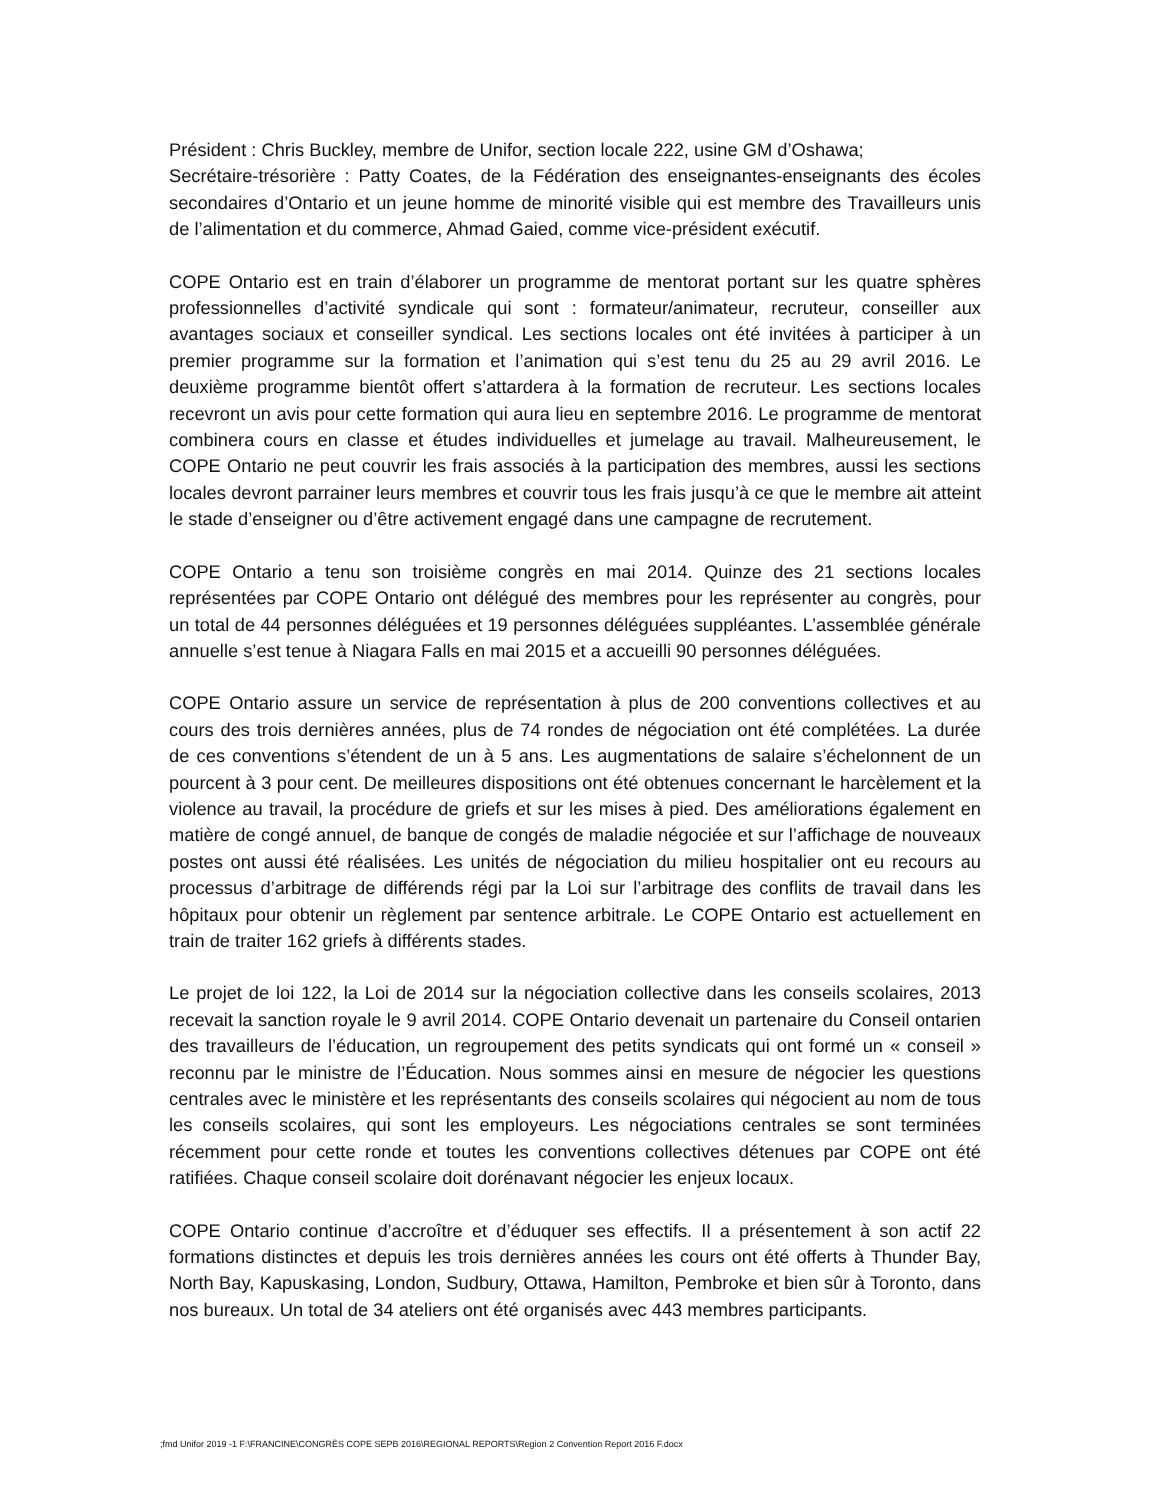Président : Chris Buckley, membre de Unifor, section locale 222, usine GM d’Oshawa;
Secrétaire-trésorière : Patty Coates, de la Fédération des enseignantes-enseignants des écoles secondaires d’Ontario et un jeune homme de minorité visible qui est membre des Travailleurs unis de l’alimentation et du commerce, Ahmad Gaied, comme vice-président exécutif.
COPE Ontario est en train d’élaborer un programme de mentorat portant sur les quatre sphères professionnelles d’activité syndicale qui sont : formateur/animateur, recruteur, conseiller aux avantages sociaux et conseiller syndical. Les sections locales ont été invitées à participer à un premier programme sur la formation et l’animation qui s’est tenu du 25 au 29 avril 2016. Le deuxième programme bientôt offert s’attardera à la formation de recruteur. Les sections locales recevront un avis pour cette formation qui aura lieu en septembre 2016. Le programme de mentorat combinera cours en classe et études individuelles et jumelage au travail. Malheureusement, le COPE Ontario ne peut couvrir les frais associés à la participation des membres, aussi les sections locales devront parrainer leurs membres et couvrir tous les frais jusqu’à ce que le membre ait atteint le stade d’enseigner ou d’être activement engagé dans une campagne de recrutement.
COPE Ontario a tenu son troisième congrès en mai 2014. Quinze des 21 sections locales représentées par COPE Ontario ont délégué des membres pour les représenter au congrès, pour un total de 44 personnes déléguées et 19 personnes déléguées suppléantes. L’assemblée générale annuelle s’est tenue à Niagara Falls en mai 2015 et a accueilli 90 personnes déléguées.
COPE Ontario assure un service de représentation à plus de 200 conventions collectives et au cours des trois dernières années, plus de 74 rondes de négociation ont été complétées. La durée de ces conventions s’étendent de un à 5 ans. Les augmentations de salaire s’échelonnent de un pourcent à 3 pour cent. De meilleures dispositions ont été obtenues concernant le harcèlement et la violence au travail, la procédure de griefs et sur les mises à pied. Des améliorations également en matière de congé annuel, de banque de congés de maladie négociée et sur l’affichage de nouveaux postes ont aussi été réalisées. Les unités de négociation du milieu hospitalier ont eu recours au processus d’arbitrage de différends régi par la Loi sur l’arbitrage des conflits de travail dans les hôpitaux pour obtenir un règlement par sentence arbitrale. Le COPE Ontario est actuellement en train de traiter 162 griefs à différents stades.
Le projet de loi 122, la Loi de 2014 sur la négociation collective dans les conseils scolaires, 2013 recevait la sanction royale le 9 avril 2014. COPE Ontario devenait un partenaire du Conseil ontarien des travailleurs de l’éducation, un regroupement des petits syndicats qui ont formé un « conseil » reconnu par le ministre de l’Éducation. Nous sommes ainsi en mesure de négocier les questions centrales avec le ministère et les représentants des conseils scolaires qui négocient au nom de tous les conseils scolaires, qui sont les employeurs. Les négociations centrales se sont terminées récemment pour cette ronde et toutes les conventions collectives détenues par COPE ont été ratifiées. Chaque conseil scolaire doit dorénavant négocier les enjeux locaux.
COPE Ontario continue d’accroître et d’éduquer ses effectifs. Il a présentement à son actif 22 formations distinctes et depuis les trois dernières années les cours ont été offerts à Thunder Bay, North Bay, Kapuskasing, London, Sudbury, Ottawa, Hamilton, Pembroke et bien sûr à Toronto, dans nos bureaux. Un total de 34 ateliers ont été organisés avec 443 membres participants.
;fmd Unifor 2019 -1 F:\FRANCINE\CONGRÈS COPE SEPB 2016\REGIONAL REPORTS\Region 2 Convention Report 2016 F.docx